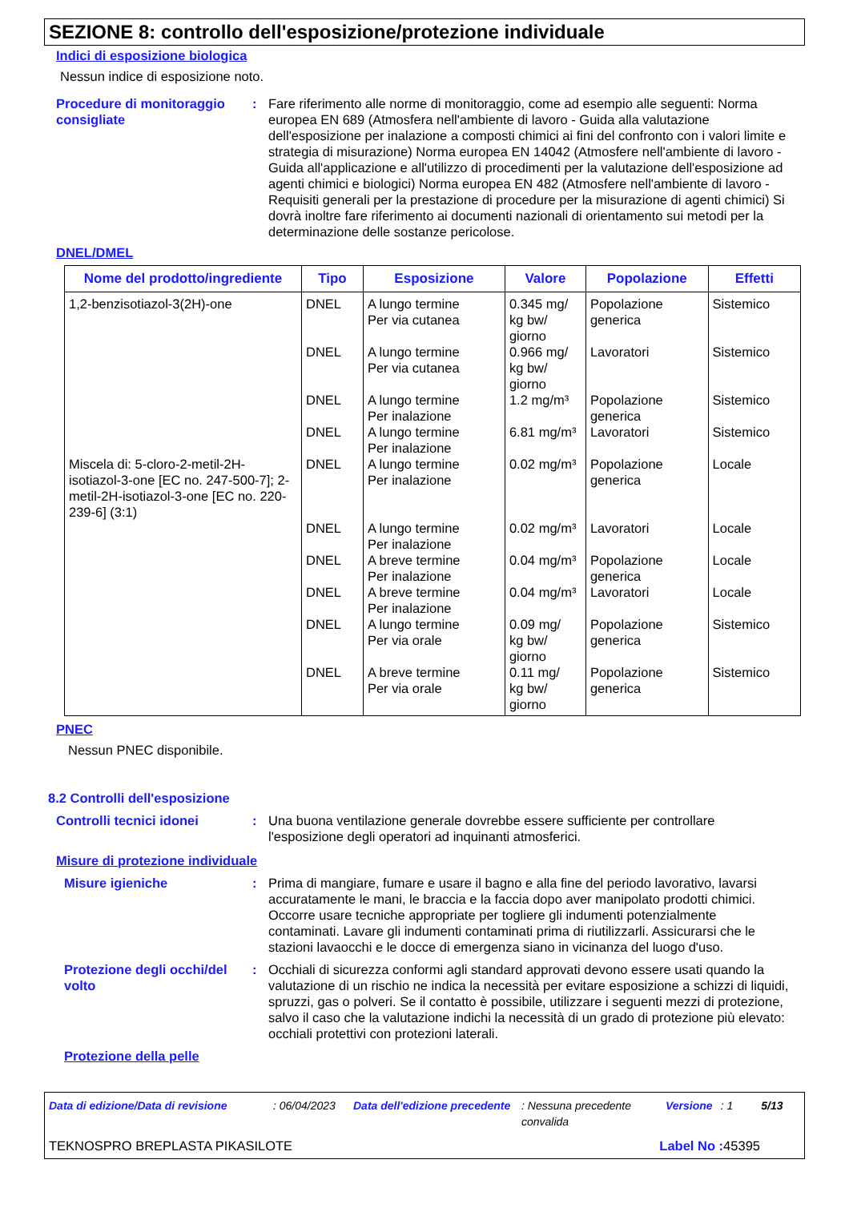SEZIONE 8: controllo dell'esposizione/protezione individuale
Indici di esposizione biologica
Nessun indice di esposizione noto.
Procedure di monitoraggio consigliate
: Fare riferimento alle norme di monitoraggio, come ad esempio alle seguenti: Norma europea EN 689 (Atmosfera nell'ambiente di lavoro - Guida alla valutazione dell'esposizione per inalazione a composti chimici ai fini del confronto con i valori limite e strategia di misurazione) Norma europea EN 14042 (Atmosfere nell'ambiente di lavoro - Guida all'applicazione e all'utilizzo di procedimenti per la valutazione dell'esposizione ad agenti chimici e biologici) Norma europea EN 482 (Atmosfere nell'ambiente di lavoro - Requisiti generali per la prestazione di procedure per la misurazione di agenti chimici) Si dovrà inoltre fare riferimento ai documenti nazionali di orientamento sui metodi per la determinazione delle sostanze pericolose.
DNEL/DMEL
| Nome del prodotto/ingrediente | Tipo | Esposizione | Valore | Popolazione | Effetti |
| --- | --- | --- | --- | --- | --- |
| 1,2-benzisotiazol-3(2H)-one | DNEL | A lungo termine Per via cutanea | 0.345 mg/ kg bw/ giorno | Popolazione generica | Sistemico |
| | DNEL | A lungo termine Per via cutanea | 0.966 mg/ kg bw/ giorno | Lavoratori | Sistemico |
| | DNEL | A lungo termine Per inalazione | 1.2 mg/m³ | Popolazione generica | Sistemico |
| | DNEL | A lungo termine Per inalazione | 6.81 mg/m³ | Lavoratori | Sistemico |
| Miscela di: 5-cloro-2-metil-2H-isotiazol-3-one [EC no. 247-500-7]; 2-metil-2H-isotiazol-3-one [EC no. 220-239-6] (3:1) | DNEL | A lungo termine Per inalazione | 0.02 mg/m³ | Popolazione generica | Locale |
| | DNEL | A lungo termine Per inalazione | 0.02 mg/m³ | Lavoratori | Locale |
| | DNEL | A breve termine Per inalazione | 0.04 mg/m³ | Popolazione generica | Locale |
| | DNEL | A breve termine Per inalazione | 0.04 mg/m³ | Lavoratori | Locale |
| | DNEL | A lungo termine Per via orale | 0.09 mg/ kg bw/ giorno | Popolazione generica | Sistemico |
| | DNEL | A breve termine Per via orale | 0.11 mg/ kg bw/ giorno | Popolazione generica | Sistemico |
PNEC
Nessun PNEC disponibile.
8.2 Controlli dell'esposizione
Controlli tecnici idonei : Una buona ventilazione generale dovrebbe essere sufficiente per controllare l'esposizione degli operatori ad inquinanti atmosferici.
Misure di protezione individuale
Misure igieniche : Prima di mangiare, fumare e usare il bagno e alla fine del periodo lavorativo, lavarsi accuratamente le mani, le braccia e la faccia dopo aver manipolato prodotti chimici. Occorre usare tecniche appropriate per togliere gli indumenti potenzialmente contaminati. Lavare gli indumenti contaminati prima di riutilizzarli. Assicurarsi che le stazioni lavaocchi e le docce di emergenza siano in vicinanza del luogo d'uso.
Protezione degli occhi/del volto
: Occhiali di sicurezza conformi agli standard approvati devono essere usati quando la valutazione di un rischio ne indica la necessità per evitare esposizione a schizzi di liquidi, spruzzi, gas o polveri. Se il contatto è possibile, utilizzare i seguenti mezzi di protezione, salvo il caso che la valutazione indichi la necessità di un grado di protezione più elevato: occhiali protettivi con protezioni laterali.
Protezione della pelle
Data di edizione/Data di revisione: 06/04/2023 Data dell'edizione precedente: Nessuna precedente convalida Versione: 1 5/13
TEKNOSPRO BREPLASTA PIKASILOTE Label No : 45395